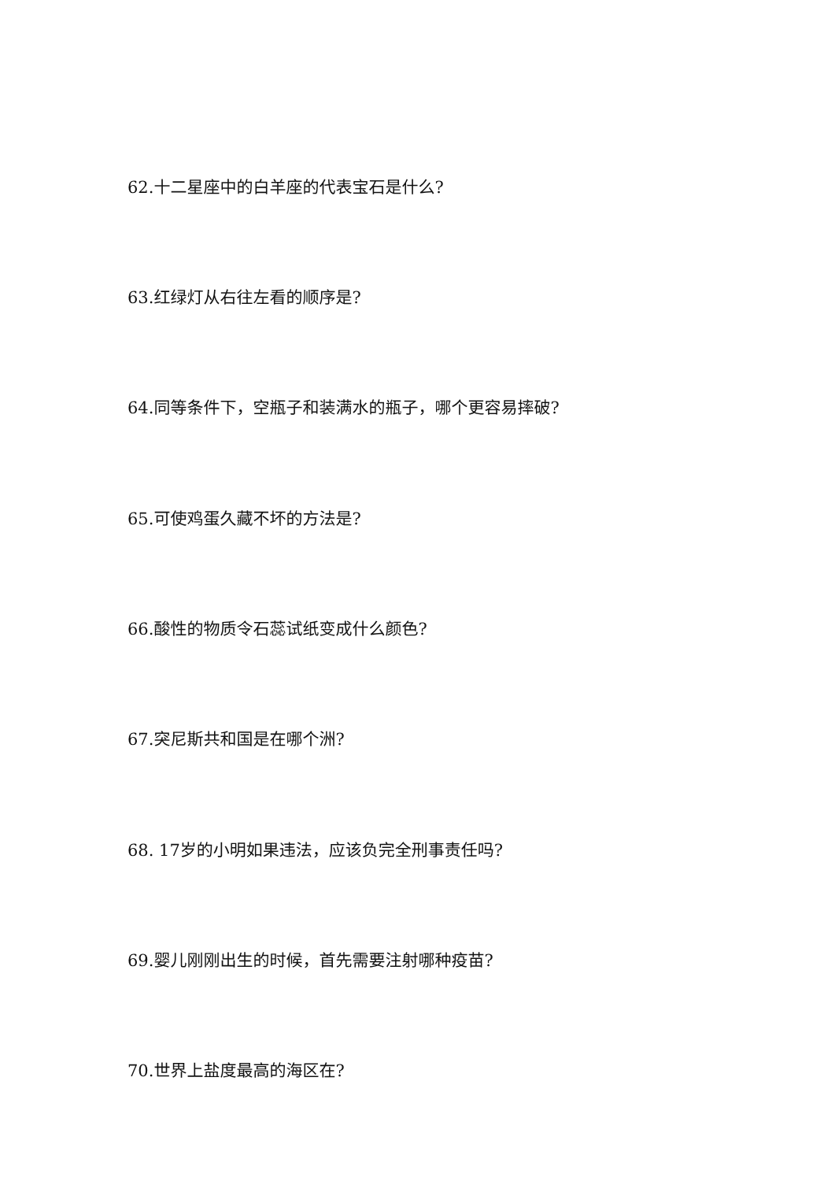62.十二星座中的白羊座的代表宝石是什么?
63.红绿灯从右往左看的顺序是?
64.同等条件下，空瓶子和装满水的瓶子，哪个更容易摔破?
65.可使鸡蛋久藏不坏的方法是?
66.酸性的物质令石蕊试纸变成什么颜色?
67.突尼斯共和国是在哪个洲?
68. 17岁的小明如果违法，应该负完全刑事责任吗?
69.婴儿刚刚出生的时候，首先需要注射哪种疫苗?
70.世界上盐度最高的海区在?